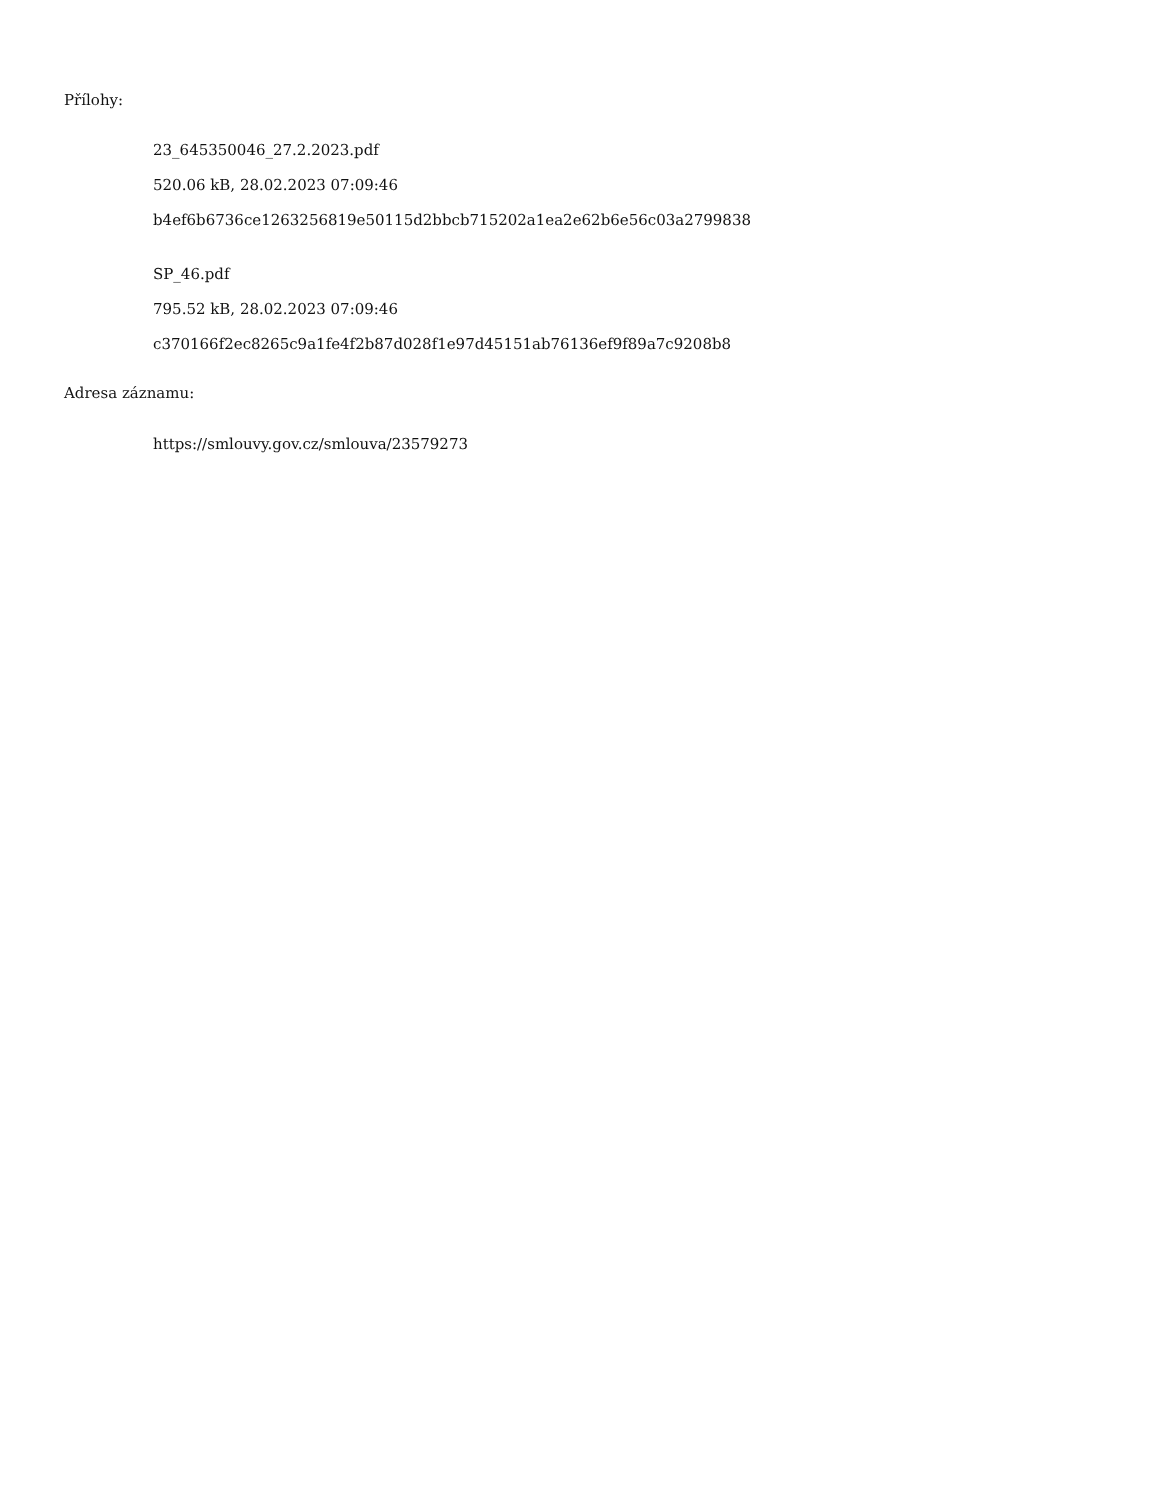Přílohy:
23_645350046_27.2.2023.pdf
520.06 kB, 28.02.2023 07:09:46
b4ef6b6736ce1263256819e50115d2bbcb715202a1ea2e62b6e56c03a2799838
SP_46.pdf
795.52 kB, 28.02.2023 07:09:46
c370166f2ec8265c9a1fe4f2b87d028f1e97d45151ab76136ef9f89a7c9208b8
Adresa záznamu:
https://smlouvy.gov.cz/smlouva/23579273